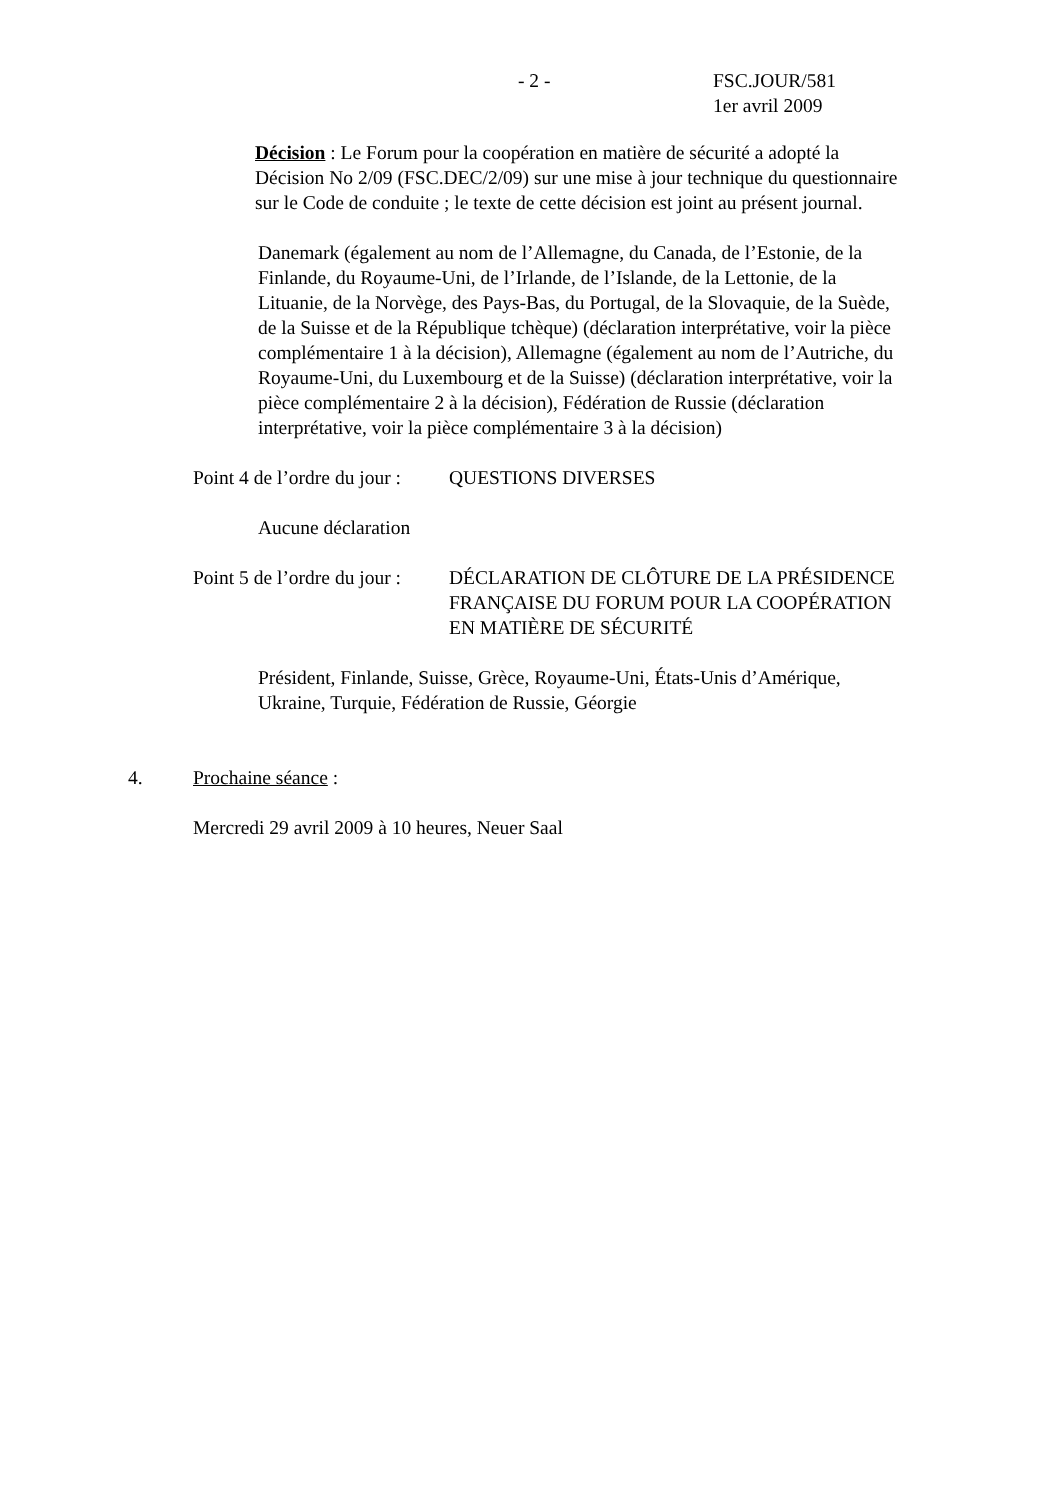- 2 - FSC.JOUR/581
1er avril 2009
Décision : Le Forum pour la coopération en matière de sécurité a adopté la Décision No 2/09 (FSC.DEC/2/09) sur une mise à jour technique du questionnaire sur le Code de conduite ; le texte de cette décision est joint au présent journal.
Danemark (également au nom de l’Allemagne, du Canada, de l’Estonie, de la Finlande, du Royaume-Uni, de l’Irlande, de l’Islande, de la Lettonie, de la Lituanie, de la Norvège, des Pays-Bas, du Portugal, de la Slovaquie, de la Suède, de la Suisse et de la République tchèque) (déclaration interprétative, voir la pièce complémentaire 1 à la décision), Allemagne (également au nom de l’Autriche, du Royaume-Uni, du Luxembourg et de la Suisse) (déclaration interprétative, voir la pièce complémentaire 2 à la décision), Fédération de Russie (déclaration interprétative, voir la pièce complémentaire 3 à la décision)
Point 4 de l’ordre du jour :
QUESTIONS DIVERSES
Aucune déclaration
Point 5 de l’ordre du jour :
DÉCLARATION DE CLÔTURE DE LA PRÉSIDENCE FRANÇAISE DU FORUM POUR LA COOPÉRATION EN MATIÈRE DE SÉCURITÉ
Président, Finlande, Suisse, Grèce, Royaume-Uni, États-Unis d’Amérique, Ukraine, Turquie, Fédération de Russie, Géorgie
4. Prochaine séance :
Mercredi 29 avril 2009 à 10 heures, Neuer Saal